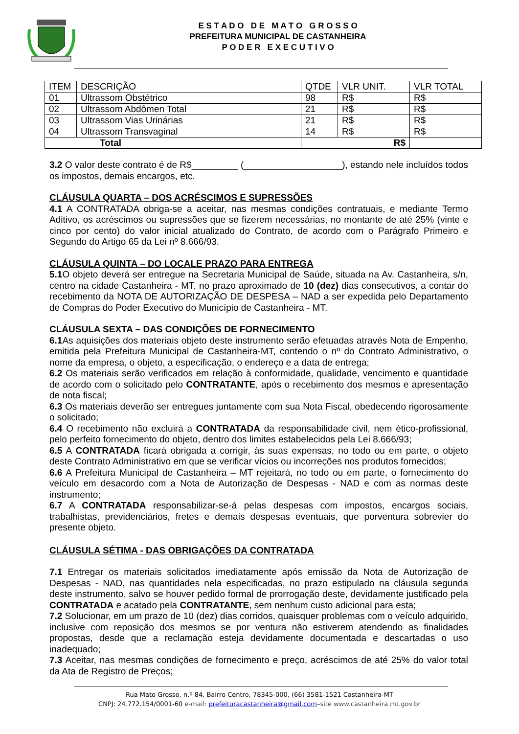E S T A D O D E M A T O G R O S S O
PREFEITURA MUNICIPAL DE CASTANHEIRA
P O D E R E X E C U T I V O
| ITEM | DESCRIÇÃO | QTDE | VLR UNIT. | VLR TOTAL |
| --- | --- | --- | --- | --- |
| 01 | Ultrassom Obstétrico | 98 | R$ | R$ |
| 02 | Ultrassom Abdômen Total | 21 | R$ | R$ |
| 03 | Ultrassom Vias Urinárias | 21 | R$ | R$ |
| 04 | Ultrassom Transvaginal | 14 | R$ | R$ |
| Total | | R$ | | |
3.2 O valor deste contrato é de R$_________ (___________________), estando nele incluídos todos os impostos, demais encargos, etc.
CLÁUSULA QUARTA – DOS ACRÉSCIMOS E SUPRESSÕES
4.1 A CONTRATADA obriga-se a aceitar, nas mesmas condições contratuais, e mediante Termo Aditivo, os acréscimos ou supressões que se fizerem necessárias, no montante de até 25% (vinte e cinco por cento) do valor inicial atualizado do Contrato, de acordo com o Parágrafo Primeiro e Segundo do Artigo 65 da Lei nº 8.666/93.
CLÁUSULA QUINTA – DO LOCALE PRAZO PARA ENTREGA
5.1 O objeto deverá ser entregue na Secretaria Municipal de Saúde, situada na Av. Castanheira, s/n, centro na cidade Castanheira - MT, no prazo aproximado de 10 (dez) dias consecutivos, a contar do recebimento da NOTA DE AUTORIZAÇÃO DE DESPESA – NAD a ser expedida pelo Departamento de Compras do Poder Executivo do Município de Castanheira - MT.
CLÁUSULA SEXTA – DAS CONDIÇÕES DE FORNECIMENTO
6.1 As aquisições dos materiais objeto deste instrumento serão efetuadas através Nota de Empenho, emitida pela Prefeitura Municipal de Castanheira-MT, contendo o nº do Contrato Administrativo, o nome da empresa, o objeto, a especificação, o endereço e a data de entrega;
6.2 Os materiais serão verificados em relação à conformidade, qualidade, vencimento e quantidade de acordo com o solicitado pelo CONTRATANTE, após o recebimento dos mesmos e apresentação de nota fiscal;
6.3 Os materiais deverão ser entregues juntamente com sua Nota Fiscal, obedecendo rigorosamente o solicitado;
6.4 O recebimento não excluirá a CONTRATADA da responsabilidade civil, nem ético-profissional, pelo perfeito fornecimento do objeto, dentro dos limites estabelecidos pela Lei 8.666/93;
6.5 A CONTRATADA ficará obrigada a corrigir, às suas expensas, no todo ou em parte, o objeto deste Contrato Administrativo em que se verificar vícios ou incorreções nos produtos fornecidos;
6.6 A Prefeitura Municipal de Castanheira – MT rejeitará, no todo ou em parte, o fornecimento do veículo em desacordo com a Nota de Autorização de Despesas - NAD e com as normas deste instrumento;
6.7 A CONTRATADA responsabilizar-se-á pelas despesas com impostos, encargos sociais, trabalhistas, previdenciários, fretes e demais despesas eventuais, que porventura sobrevier do presente objeto.
CLÁUSULA SÉTIMA - DAS OBRIGAÇÕES DA CONTRATADA
7.1 Entregar os materiais solicitados imediatamente após emissão da Nota de Autorização de Despesas - NAD, nas quantidades nela especificadas, no prazo estipulado na cláusula segunda deste instrumento, salvo se houver pedido formal de prorrogação deste, devidamente justificado pela CONTRATADA e acatado pela CONTRATANTE, sem nenhum custo adicional para esta;
7.2 Solucionar, em um prazo de 10 (dez) dias corridos, quaisquer problemas com o veículo adquirido, inclusive com reposição dos mesmos se por ventura não estiverem atendendo as finalidades propostas, desde que a reclamação esteja devidamente documentada e descartadas o uso inadequado;
7.3 Aceitar, nas mesmas condições de fornecimento e preço, acréscimos de até 25% do valor total da Ata de Registro de Preços;
Rua Mato Grosso, n.º 84, Bairro Centro, 78345-000, (66) 3581-1521 Castanheira-MT
CNPJ: 24.772.154/0001-60 e-mail: prefeituracastanheira@gmail.com–site www.castanheira.mt.gov.br